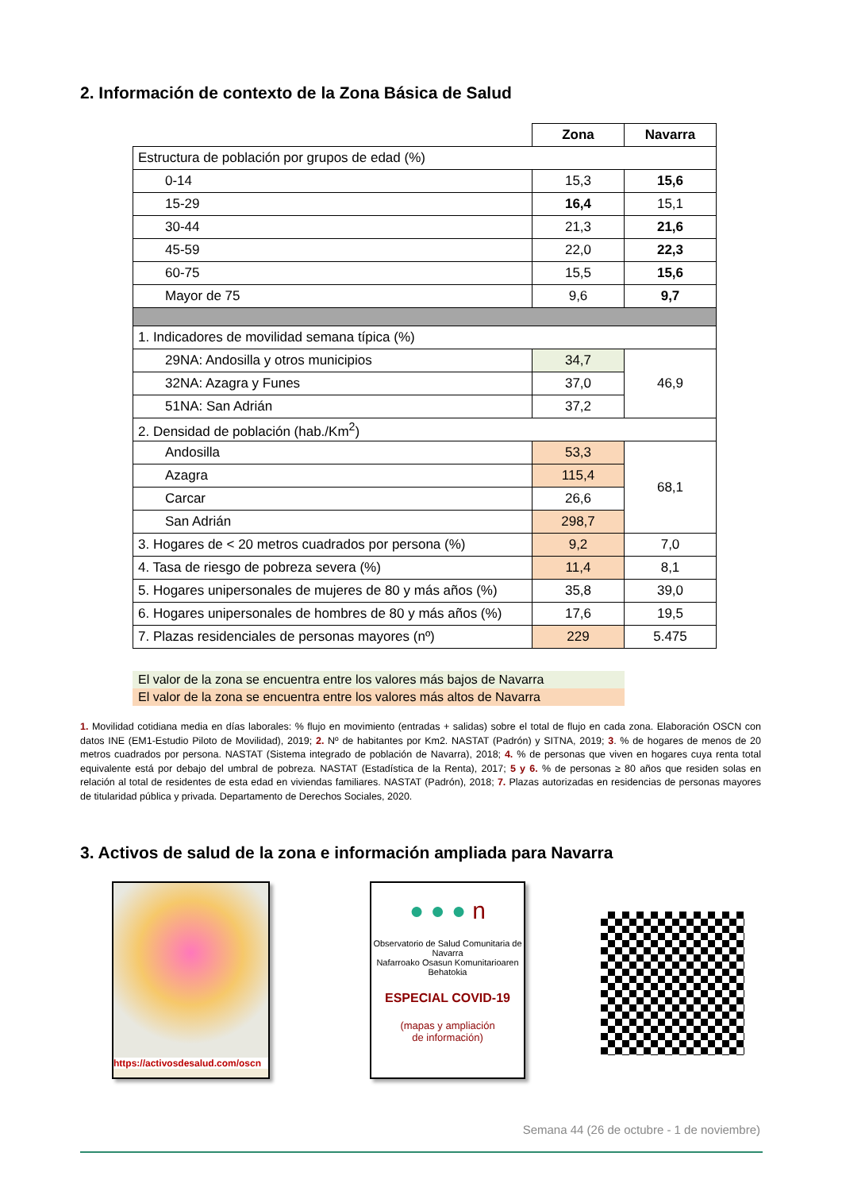2. Información de contexto de la Zona Básica de Salud
| | Zona | Navarra |
| Estructura de población por grupos de edad (%) | | |
| 0-14 | 15,3 | 15,6 |
| 15-29 | 16,4 | 15,1 |
| 30-44 | 21,3 | 21,6 |
| 45-59 | 22,0 | 22,3 |
| 60-75 | 15,5 | 15,6 |
| Mayor de 75 | 9,6 | 9,7 |
| 1. Indicadores de movilidad semana típica (%) | | |
| 29NA: Andosilla y otros municipios | 34,7 | 46,9 |
| 32NA: Azagra y Funes | 37,0 | |
| 51NA: San Adrián | 37,2 | |
| 2. Densidad de población (hab./Km<sup>2</sup>) | | |
| Andosilla | 53,3 | 68,1 |
| Azagra | 115,4 | |
| Carcar | 26,6 | |
| San Adrián | 298,7 | |
| 3. Hogares de < 20 metros cuadrados por persona (%) | 9,2 | 7,0 |
| 4. Tasa de riesgo de pobreza severa (%) | 11,4 | 8,1 |
| 5. Hogares unipersonales de mujeres de 80 y más años (%) | 35,8 | 39,0 |
| 6. Hogares unipersonales de hombres de 80 y más años (%) | 17,6 | 19,5 |
| 7. Plazas residenciales de personas mayores (nº) | 229 | 5.475 |
El valor de la zona se encuentra entre los valores más bajos de Navarra
El valor de la zona se encuentra entre los valores más altos de Navarra
1. Movilidad cotidiana media en días laborales: % flujo en movimiento (entradas + salidas) sobre el total de flujo en cada zona. Elaboración OSCN con datos INE (EM1-Estudio Piloto de Movilidad), 2019; 2. Nº de habitantes por Km2. NASTAT (Padrón) y SITNA, 2019; 3. % de hogares de menos de 20 metros cuadrados por persona. NASTAT (Sistema integrado de población de Navarra), 2018; 4. % de personas que viven en hogares cuya renta total equivalente está por debajo del umbral de pobreza. NASTAT (Estadística de la Renta), 2017; 5 y 6. % de personas ≥ 80 años que residen solas en relación al total de residentes de esta edad en viviendas familiares. NASTAT (Padrón), 2018; 7. Plazas autorizadas en residencias de personas mayores de titularidad pública y privada. Departamento de Derechos Sociales, 2020.
3. Activos de salud de la zona e información ampliada para Navarra
https://activosdesalud.com/oscn
● ● ● n
Observatorio de Salud Comunitaria de Navarra
Nafarroako Osasun Komunitarioaren Behatokia
ESPECIAL COVID-19
(mapas y ampliación
de información)
Semana 44 (26 de octubre - 1 de noviembre)